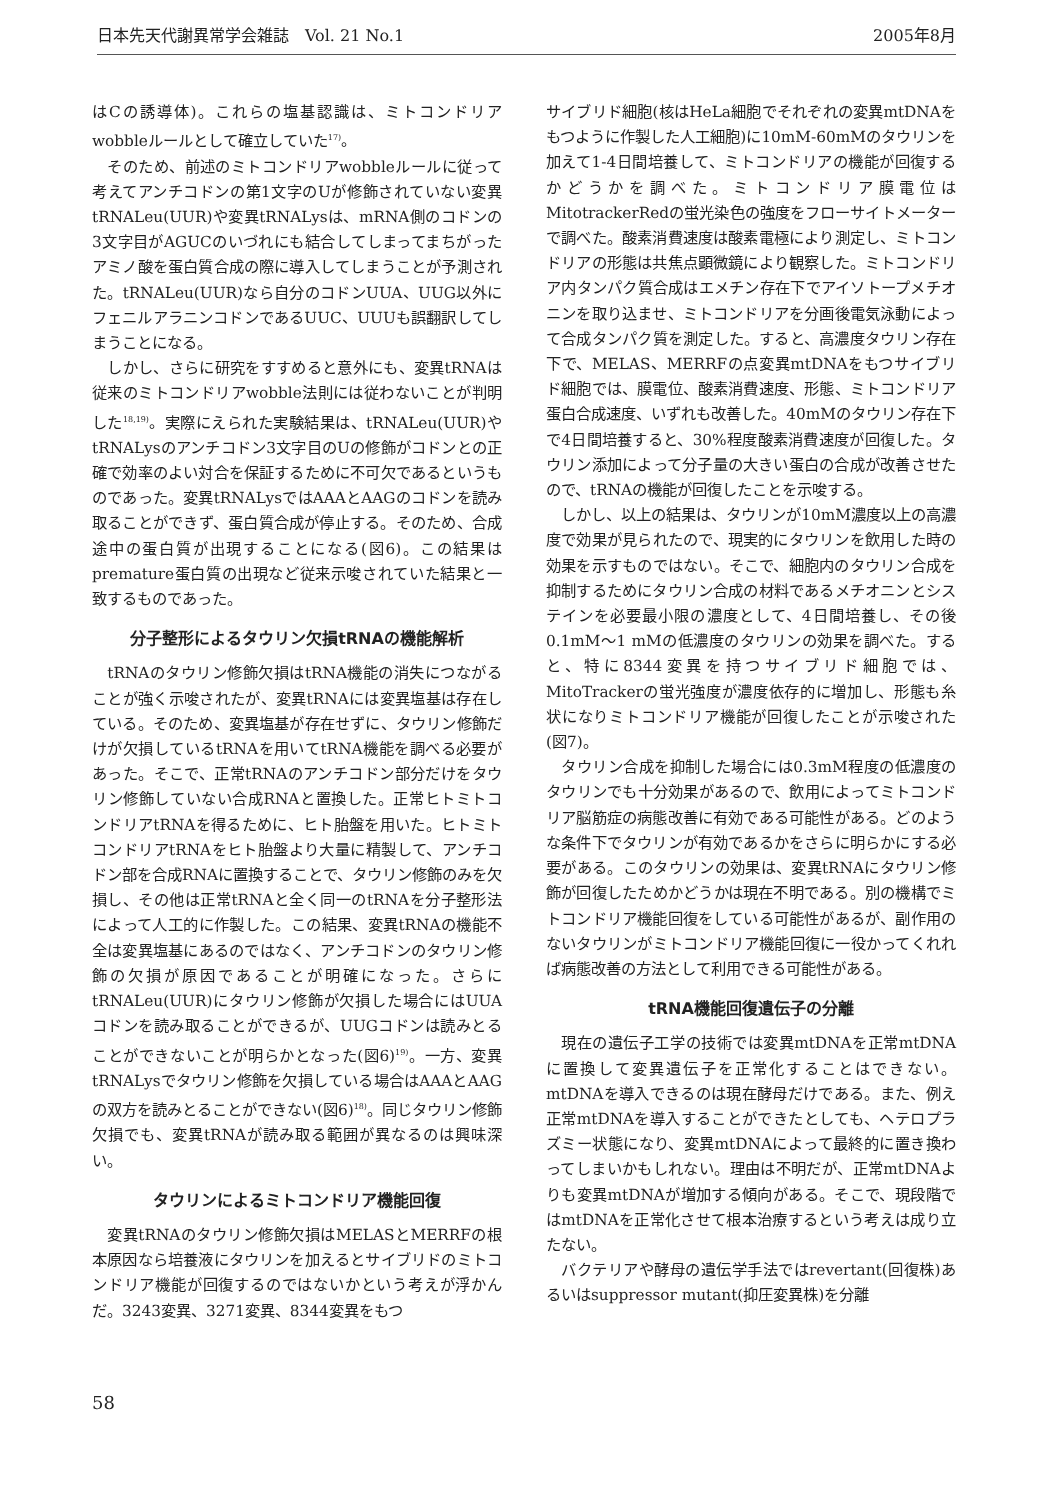日本先天代謝異常学会雑誌　Vol. 21 No.1 2005年8月
はCの誘導体)。これらの塩基認識は、ミトコンドリアwobbleルールとして確立していた<sup>17)</sup>。
そのため、前述のミトコンドリアwobbleルールに従って考えてアンチコドンの第1文字のUが修飾されていない変異tRNALeu(UUR)や変異tRNALysは、mRNA側のコドンの3文字目がAGUCのいづれにも結合してしまってまちがったアミノ酸を蛋白質合成の際に導入してしまうことが予測された。tRNALeu(UUR)なら自分のコドンUUA、UUG以外にフェニルアラニンコドンであるUUC、UUUも誤翻訳してしまうことになる。
しかし、さらに研究をすすめると意外にも、変異tRNAは従来のミトコンドリアwobble法則には従わないことが判明した<sup>18,19)</sup>。実際にえられた実験結果は、tRNALeu(UUR)やtRNALysのアンチコドン3文字目のUの修飾がコドンとの正確で効率のよい対合を保証するために不可欠であるというものであった。変異tRNALysではAAAとAAGのコドンを読み取ることができず、蛋白質合成が停止する。そのため、合成途中の蛋白質が出現することになる(図6)。この結果はpremature蛋白質の出現など従来示唆されていた結果と一致するものであった。
分子整形によるタウリン欠損tRNAの機能解析
tRNAのタウリン修飾欠損はtRNA機能の消失につながることが強く示唆されたが、変異tRNAには変異塩基は存在している。そのため、変異塩基が存在せずに、タウリン修飾だけが欠損しているtRNAを用いてtRNA機能を調べる必要があった。そこで、正常tRNAのアンチコドン部分だけをタウリン修飾していない合成RNAと置換した。正常ヒトミトコンドリアtRNAを得るために、ヒト胎盤を用いた。ヒトミトコンドリアtRNAをヒト胎盤より大量に精製して、アンチコドン部を合成RNAに置換することで、タウリン修飾のみを欠損し、その他は正常tRNAと全く同一のtRNAを分子整形法によって人工的に作製した。この結果、変異tRNAの機能不全は変異塩基にあるのではなく、アンチコドンのタウリン修飾の欠損が原因であることが明確になった。さらにtRNALeu(UUR)にタウリン修飾が欠損した場合にはUUAコドンを読み取ることができるが、UUGコドンは読みとることができないことが明らかとなった(図6)<sup>19)</sup>。一方、変異tRNALysでタウリン修飾を欠損している場合はAAAとAAGの双方を読みとることができない(図6)<sup>18)</sup>。同じタウリン修飾欠損でも、変異tRNAが読み取る範囲が異なるのは興味深い。
タウリンによるミトコンドリア機能回復
変異tRNAのタウリン修飾欠損はMELASとMERRFの根本原因なら培養液にタウリンを加えるとサイブリドのミトコンドリア機能が回復するのではないかという考えが浮かんだ。3243変異、3271変異、8344変異をもつ
サイブリド細胞(核はHeLa細胞でそれぞれの変異mtDNAをもつように作製した人工細胞)に10mM-60mMのタウリンを加えて1-4日間培養して、ミトコンドリアの機能が回復するかどうかを調べた。ミトコンドリア膜電位はMitotrackerRedの蛍光染色の強度をフローサイトメーターで調べた。酸素消費速度は酸素電極により測定し、ミトコンドリアの形態は共焦点顕微鏡により観察した。ミトコンドリア内タンパク質合成はエメチン存在下でアイソトープメチオニンを取り込ませ、ミトコンドリアを分画後電気泳動によって合成タンパク質を測定した。すると、高濃度タウリン存在下で、MELAS、MERRFの点変異mtDNAをもつサイブリド細胞では、膜電位、酸素消費速度、形態、ミトコンドリア蛋白合成速度、いずれも改善した。40mMのタウリン存在下で4日間培養すると、30%程度酸素消費速度が回復した。タウリン添加によって分子量の大きい蛋白の合成が改善させたので、tRNAの機能が回復したことを示唆する。
しかし、以上の結果は、タウリンが10mM濃度以上の高濃度で効果が見られたので、現実的にタウリンを飲用した時の効果を示すものではない。そこで、細胞内のタウリン合成を抑制するためにタウリン合成の材料であるメチオニンとシステインを必要最小限の濃度として、4日間培養し、その後0.1mM〜1 mMの低濃度のタウリンの効果を調べた。すると、特に8344変異を持つサイブリド細胞では、MitoTrackerの蛍光強度が濃度依存的に増加し、形態も糸状になりミトコンドリア機能が回復したことが示唆された(図7)。
タウリン合成を抑制した場合には0.3mM程度の低濃度のタウリンでも十分効果があるので、飲用によってミトコンドリア脳筋症の病態改善に有効である可能性がある。どのような条件下でタウリンが有効であるかをさらに明らかにする必要がある。このタウリンの効果は、変異tRNAにタウリン修飾が回復したためかどうかは現在不明である。別の機構でミトコンドリア機能回復をしている可能性があるが、副作用のないタウリンがミトコンドリア機能回復に一役かってくれれば病態改善の方法として利用できる可能性がある。
tRNA機能回復遺伝子の分離
現在の遺伝子工学の技術では変異mtDNAを正常mtDNAに置換して変異遺伝子を正常化することはできない。mtDNAを導入できるのは現在酵母だけである。また、例え正常mtDNAを導入することができたとしても、ヘテロプラズミー状態になり、変異mtDNAによって最終的に置き換わってしまいかもしれない。理由は不明だが、正常mtDNAよりも変異mtDNAが増加する傾向がある。そこで、現段階ではmtDNAを正常化させて根本治療するという考えは成り立たない。
バクテリアや酵母の遺伝学手法ではrevertant(回復株)あるいはsuppressor mutant(抑圧変異株)を分離
58